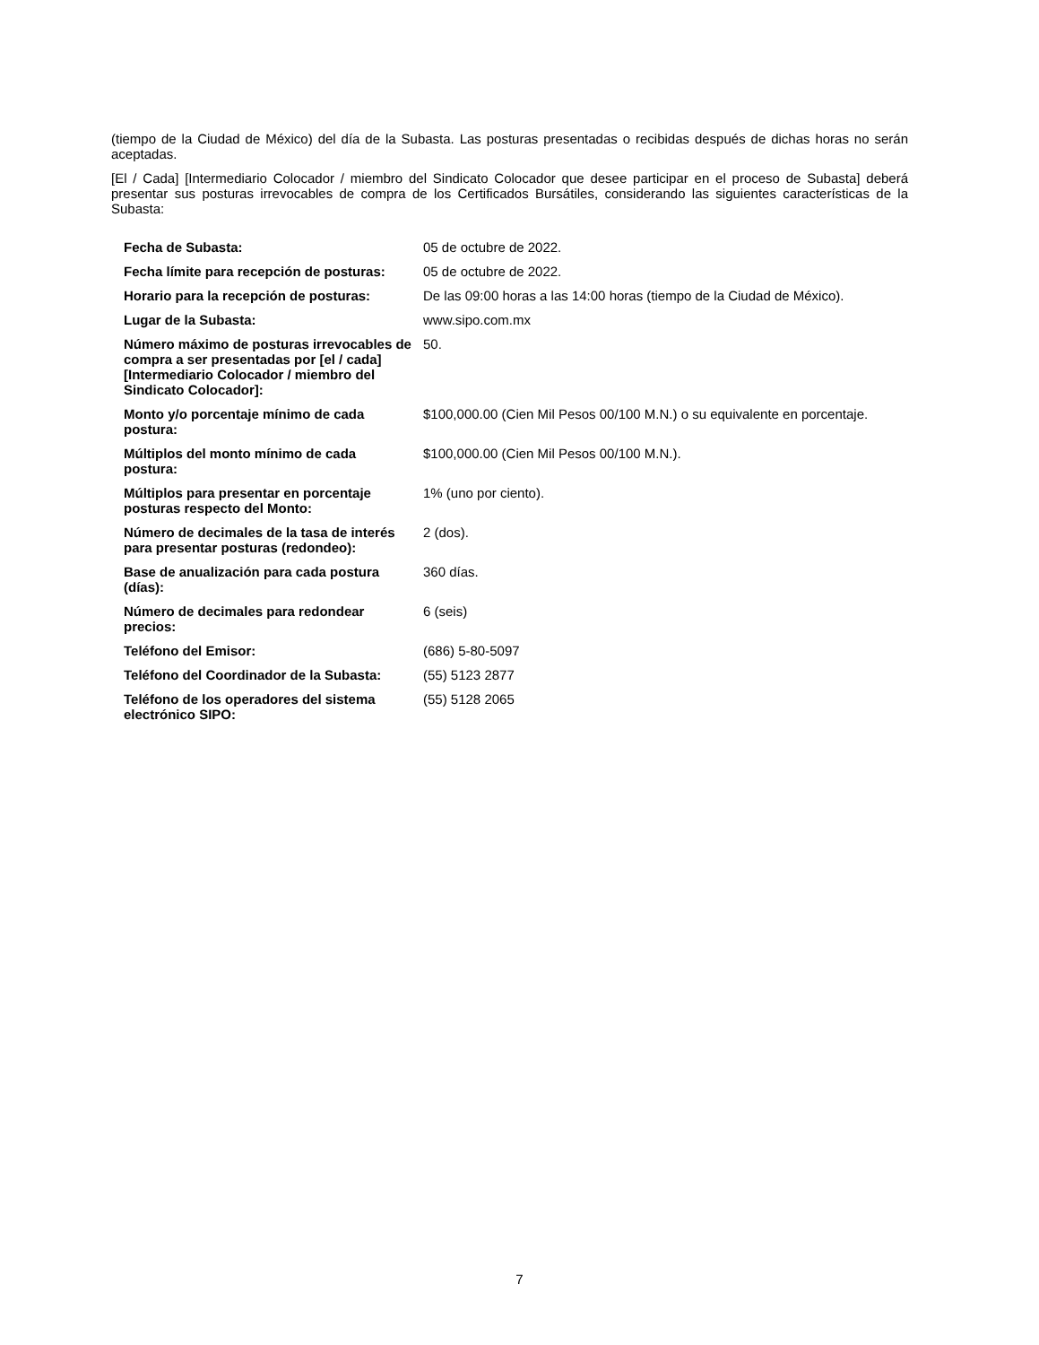(tiempo de la Ciudad de México) del día de la Subasta. Las posturas presentadas o recibidas después de dichas horas no serán aceptadas.
[El / Cada] [Intermediario Colocador / miembro del Sindicato Colocador que desee participar en el proceso de Subasta] deberá presentar sus posturas irrevocables de compra de los Certificados Bursátiles, considerando las siguientes características de la Subasta:
| Fecha de Subasta: | 05 de octubre de 2022. |
| Fecha límite para recepción de posturas: | 05 de octubre de 2022. |
| Horario para la recepción de posturas: | De las 09:00 horas a las 14:00 horas (tiempo de la Ciudad de México). |
| Lugar de la Subasta: | www.sipo.com.mx |
| Número máximo de posturas irrevocables de compra a ser presentadas por [el / cada] [Intermediario Colocador / miembro del Sindicato Colocador]: | 50. |
| Monto y/o porcentaje mínimo de cada postura: | $100,000.00 (Cien Mil Pesos 00/100 M.N.) o su equivalente en porcentaje. |
| Múltiplos del monto mínimo de cada postura: | $100,000.00 (Cien Mil Pesos 00/100 M.N.). |
| Múltiplos para presentar en porcentaje posturas respecto del Monto: | 1% (uno por ciento). |
| Número de decimales de la tasa de interés para presentar posturas (redondeo): | 2 (dos). |
| Base de anualización para cada postura (días): | 360 días. |
| Número de decimales para redondear precios: | 6 (seis) |
| Teléfono del Emisor: | (686) 5-80-5097 |
| Teléfono del Coordinador de la Subasta: | (55) 5123 2877 |
| Teléfono de los operadores del sistema electrónico SIPO: | (55) 5128 2065 |
7